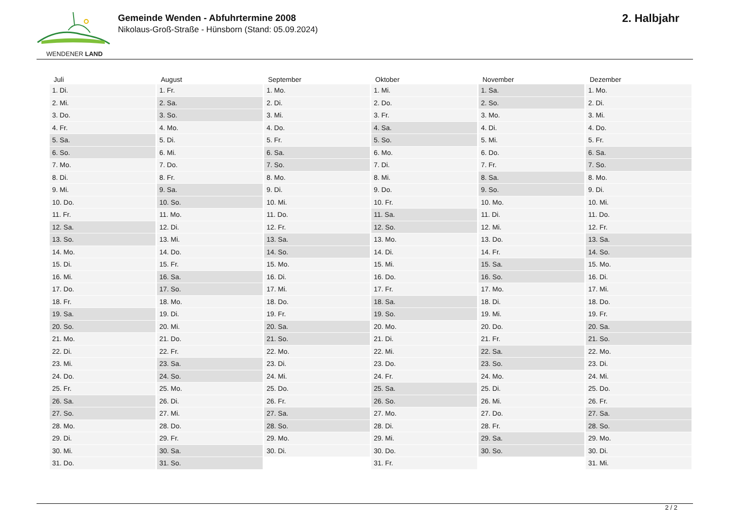WENDENER LAND
Gemeinde Wenden - Abfuhrtermine 2008
Nikolaus-Groß-Straße - Hünsborn (Stand: 05.09.2024)
2. Halbjahr
| Juli | August | September | Oktober | November | Dezember |
| --- | --- | --- | --- | --- | --- |
| 1. Di. | 1. Fr. | 1. Mo. | 1. Mi. | 1. Sa. | 1. Mo. |
| 2. Mi. | 2. Sa. | 2. Di. | 2. Do. | 2. So. | 2. Di. |
| 3. Do. | 3. So. | 3. Mi. | 3. Fr. | 3. Mo. | 3. Mi. |
| 4. Fr. | 4. Mo. | 4. Do. | 4. Sa. | 4. Di. | 4. Do. |
| 5. Sa. | 5. Di. | 5. Fr. | 5. So. | 5. Mi. | 5. Fr. |
| 6. So. | 6. Mi. | 6. Sa. | 6. Mo. | 6. Do. | 6. Sa. |
| 7. Mo. | 7. Do. | 7. So. | 7. Di. | 7. Fr. | 7. So. |
| 8. Di. | 8. Fr. | 8. Mo. | 8. Mi. | 8. Sa. | 8. Mo. |
| 9. Mi. | 9. Sa. | 9. Di. | 9. Do. | 9. So. | 9. Di. |
| 10. Do. | 10. So. | 10. Mi. | 10. Fr. | 10. Mo. | 10. Mi. |
| 11. Fr. | 11. Mo. | 11. Do. | 11. Sa. | 11. Di. | 11. Do. |
| 12. Sa. | 12. Di. | 12. Fr. | 12. So. | 12. Mi. | 12. Fr. |
| 13. So. | 13. Mi. | 13. Sa. | 13. Mo. | 13. Do. | 13. Sa. |
| 14. Mo. | 14. Do. | 14. So. | 14. Di. | 14. Fr. | 14. So. |
| 15. Di. | 15. Fr. | 15. Mo. | 15. Mi. | 15. Sa. | 15. Mo. |
| 16. Mi. | 16. Sa. | 16. Di. | 16. Do. | 16. So. | 16. Di. |
| 17. Do. | 17. So. | 17. Mi. | 17. Fr. | 17. Mo. | 17. Mi. |
| 18. Fr. | 18. Mo. | 18. Do. | 18. Sa. | 18. Di. | 18. Do. |
| 19. Sa. | 19. Di. | 19. Fr. | 19. So. | 19. Mi. | 19. Fr. |
| 20. So. | 20. Mi. | 20. Sa. | 20. Mo. | 20. Do. | 20. Sa. |
| 21. Mo. | 21. Do. | 21. So. | 21. Di. | 21. Fr. | 21. So. |
| 22. Di. | 22. Fr. | 22. Mo. | 22. Mi. | 22. Sa. | 22. Mo. |
| 23. Mi. | 23. Sa. | 23. Di. | 23. Do. | 23. So. | 23. Di. |
| 24. Do. | 24. So. | 24. Mi. | 24. Fr. | 24. Mo. | 24. Mi. |
| 25. Fr. | 25. Mo. | 25. Do. | 25. Sa. | 25. Di. | 25. Do. |
| 26. Sa. | 26. Di. | 26. Fr. | 26. So. | 26. Mi. | 26. Fr. |
| 27. So. | 27. Mi. | 27. Sa. | 27. Mo. | 27. Do. | 27. Sa. |
| 28. Mo. | 28. Do. | 28. So. | 28. Di. | 28. Fr. | 28. So. |
| 29. Di. | 29. Fr. | 29. Mo. | 29. Mi. | 29. Sa. | 29. Mo. |
| 30. Mi. | 30. Sa. | 30. Di. | 30. Do. | 30. So. | 30. Di. |
| 31. Do. | 31. So. | | 31. Fr. | | 31. Mi. |
2 / 2